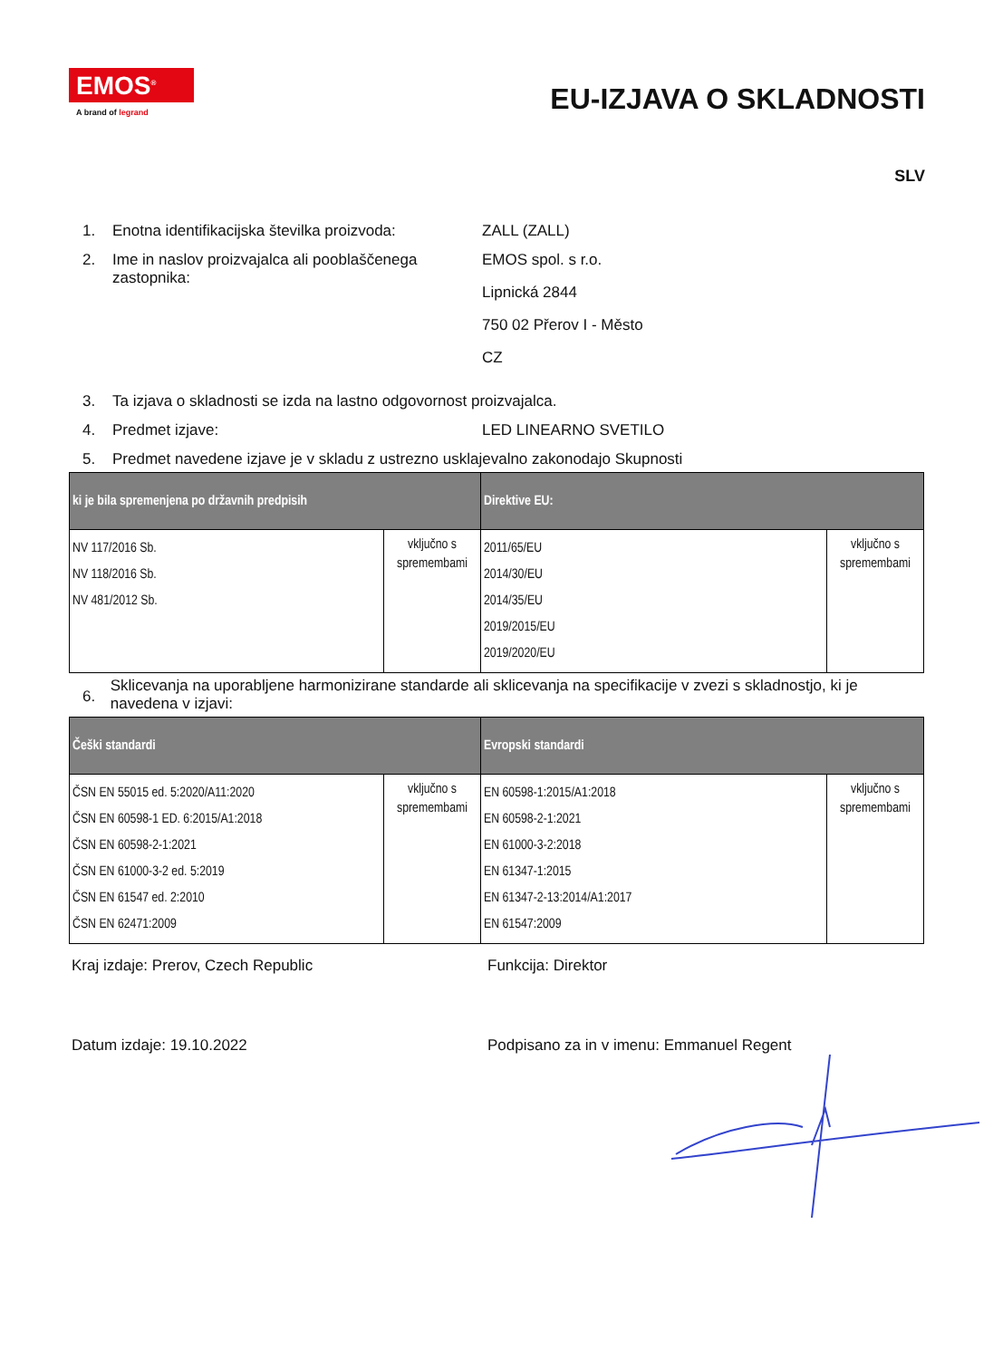EMOS<sup>®</sup>
A brand of legrand
EU-IZJAVA O SKLADNOSTI
SLV
1. Enotna identifikacijska številka proizvoda:
ZALL (ZALL)
2. Ime in naslov proizvajalca ali pooblaščenega zastopnika:
EMOS spol. s r.o.
Lipnická 2844
750 02 Přerov I - Město
CZ
3. Ta izjava o skladnosti se izda na lastno odgovornost proizvajalca.
4. Predmet izjave: LED LINEARNO SVETILO
5. Predmet navedene izjave je v skladu z ustrezno usklajevalno zakonodajo Skupnosti
| ki je bila spremenjena po državnih predpisih | | Direktive EU: | |
| --- | --- | --- | --- |
| NV 117/2016 Sb. NV 118/2016 Sb. NV 481/2012 Sb. | vključno s spremembami | 2011/65/EU 2014/30/EU 2014/35/EU 2019/2015/EU 2019/2020/EU | vključno s spremembami |
6.
Sklicevanja na uporabljene harmonizirane standarde ali sklicevanja na specifikacije v zvezi s skladnostjo, ki je navedena v izjavi:
| Češki standardi | | Evropski standardi | |
| --- | --- | --- | --- |
| ČSN EN 55015 ed. 5:2020/A11:2020 ČSN EN 60598-1 ED. 6:2015/A1:2018 ČSN EN 60598-2-1:2021 ČSN EN 61000-3-2 ed. 5:2019 ČSN EN 61547 ed. 2:2010 ČSN EN 62471:2009 | vključno s spremembami | EN 60598-1:2015/A1:2018 EN 60598-2-1:2021 EN 61000-3-2:2018 EN 61347-1:2015 EN 61347-2-13:2014/A1:2017 EN 61547:2009 | vključno s spremembami |
Kraj izdaje: Prerov, Czech Republic Funkcija: Direktor
Datum izdaje: 19.10.2022 Podpisano za in v imenu: Emmanuel Regent